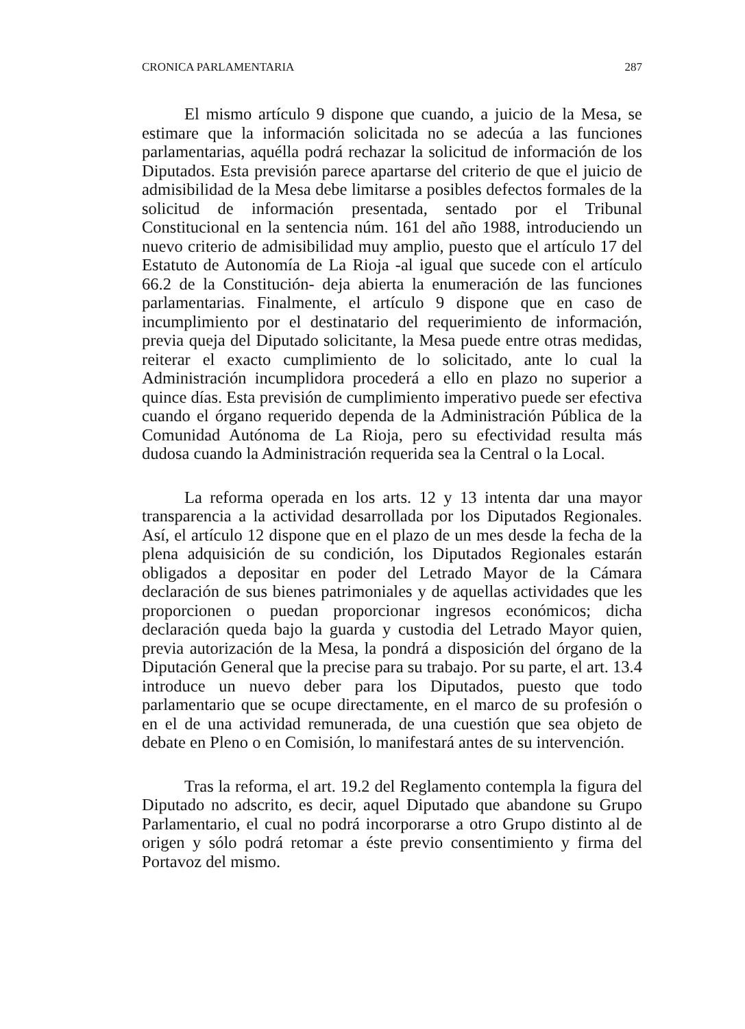CRONICA PARLAMENTARIA 287
El mismo artículo 9 dispone que cuando, a juicio de la Mesa, se estimare que la información solicitada no se adecúa a las funciones parlamentarias, aquélla podrá rechazar la solicitud de información de los Diputados. Esta previsión parece apartarse del criterio de que el juicio de admisibilidad de la Mesa debe limitarse a posibles defectos formales de la solicitud de información presentada, sentado por el Tribunal Constitucional en la sentencia núm. 161 del año 1988, introduciendo un nuevo criterio de admisibilidad muy amplio, puesto que el artículo 17 del Estatuto de Autonomía de La Rioja -al igual que sucede con el artículo 66.2 de la Constitución- deja abierta la enumeración de las funciones parlamentarias. Finalmente, el artículo 9 dispone que en caso de incumplimiento por el destinatario del requerimiento de información, previa queja del Diputado solicitante, la Mesa puede entre otras medidas, reiterar el exacto cumplimiento de lo solicitado, ante lo cual la Administración incumplidora procederá a ello en plazo no superior a quince días. Esta previsión de cumplimiento imperativo puede ser efectiva cuando el órgano requerido dependa de la Administración Pública de la Comunidad Autónoma de La Rioja, pero su efectividad resulta más dudosa cuando la Administración requerida sea la Central o la Local.
La reforma operada en los arts. 12 y 13 intenta dar una mayor transparencia a la actividad desarrollada por los Diputados Regionales. Así, el artículo 12 dispone que en el plazo de un mes desde la fecha de la plena adquisición de su condición, los Diputados Regionales estarán obligados a depositar en poder del Letrado Mayor de la Cámara declaración de sus bienes patrimoniales y de aquellas actividades que les proporcionen o puedan proporcionar ingresos económicos; dicha declaración queda bajo la guarda y custodia del Letrado Mayor quien, previa autorización de la Mesa, la pondrá a disposición del órgano de la Diputación General que la precise para su trabajo. Por su parte, el art. 13.4 introduce un nuevo deber para los Diputados, puesto que todo parlamentario que se ocupe directamente, en el marco de su profesión o en el de una actividad remunerada, de una cuestión que sea objeto de debate en Pleno o en Comisión, lo manifestará antes de su intervención.
Tras la reforma, el art. 19.2 del Reglamento contempla la figura del Diputado no adscrito, es decir, aquel Diputado que abandone su Grupo Parlamentario, el cual no podrá incorporarse a otro Grupo distinto al de origen y sólo podrá retomar a éste previo consentimiento y firma del Portavoz del mismo.